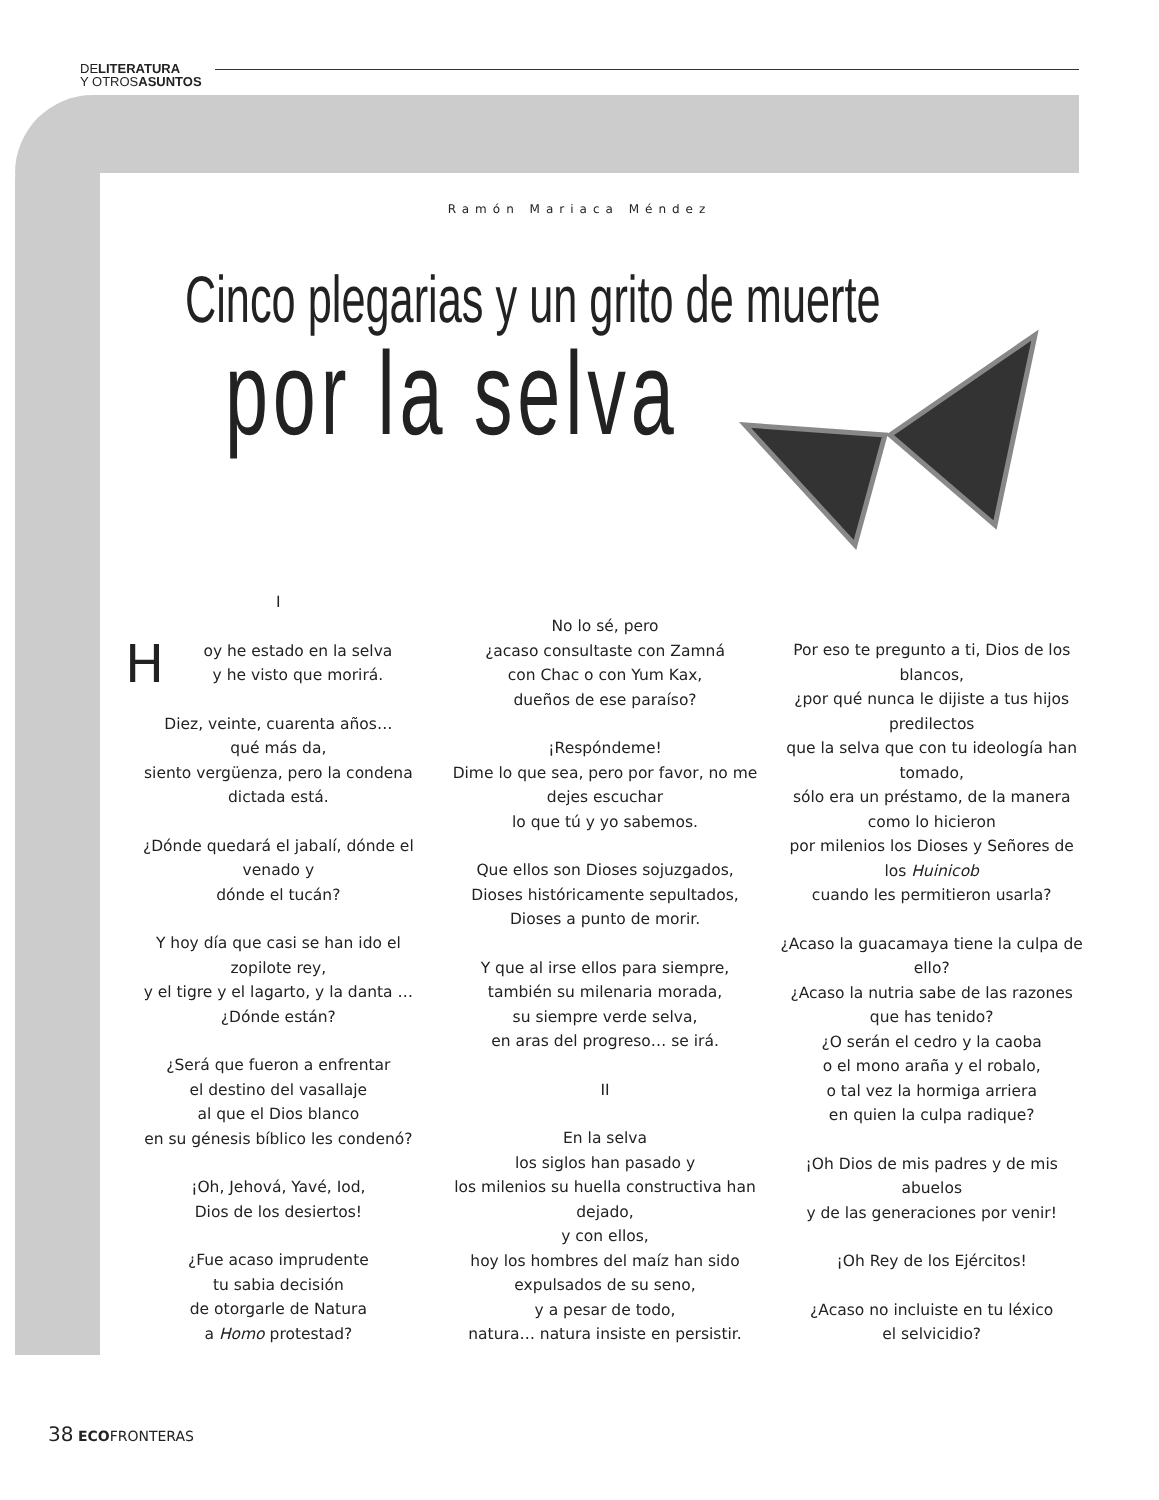DELITERATURA
Y OTROSASUNTOS
Ramón Mariaca Méndez
Cinco plegarias y un grito de muerte
por la selva
I
Hoy he estado en la selva
y he visto que morirá.
Diez, veinte, cuarenta años…
qué más da,
siento vergüenza, pero la condena dictada está.
¿Dónde quedará el jabalí, dónde el venado y
dónde el tucán?
Y hoy día que casi se han ido el zopilote rey,
y el tigre y el lagarto, y la danta …
¿Dónde están?
¿Será que fueron a enfrentar
el destino del vasallaje
al que el Dios blanco
en su génesis bíblico les condenó?
¡Oh, Jehová, Yavé, Iod,
Dios de los desiertos!
¿Fue acaso imprudente
tu sabia decisión
de otorgarle de Natura
a Homo protestad?
No lo sé, pero
¿acaso consultaste con Zamná
con Chac o con Yum Kax,
dueños de ese paraíso?
¡Respóndeme!
Dime lo que sea, pero por favor, no me dejes escuchar
lo que tú y yo sabemos.
Que ellos son Dioses sojuzgados,
Dioses históricamente sepultados,
Dioses a punto de morir.
Y que al irse ellos para siempre,
también su milenaria morada,
su siempre verde selva,
en aras del progreso… se irá.
II
En la selva
los siglos han pasado y
los milenios su huella constructiva han dejado,
y con ellos,
hoy los hombres del maíz han sido expulsados de su seno,
y a pesar de todo,
natura… natura insiste en persistir.
Por eso te pregunto a ti, Dios de los blancos,
¿por qué nunca le dijiste a tus hijos predilectos
que la selva que con tu ideología han tomado,
sólo era un préstamo, de la manera como lo hicieron
por milenios los Dioses y Señores de los Huinicob
cuando les permitieron usarla?
¿Acaso la guacamaya tiene la culpa de ello?
¿Acaso la nutria sabe de las razones que has tenido?
¿O serán el cedro y la caoba
o el mono araña y el robalo,
o tal vez la hormiga arriera
en quien la culpa radique?
¡Oh Dios de mis padres y de mis abuelos
y de las generaciones por venir!
¡Oh Rey de los Ejércitos!
¿Acaso no incluiste en tu léxico
el selvicidio?
38 ECOFRONTERAS